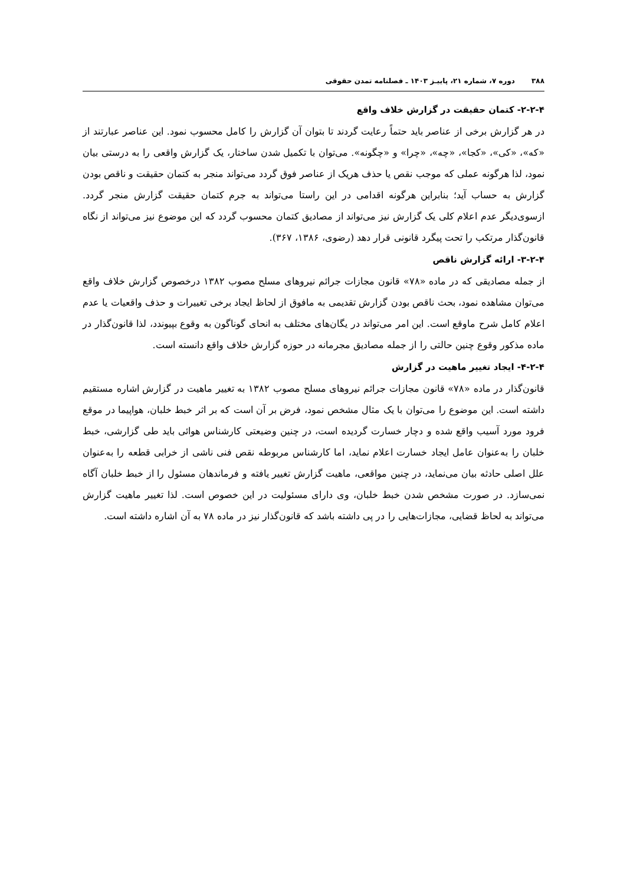۳۸۸ دوره ۷، شماره ۲۱، پاییـز ۱۴۰۳ ـ فصلنامه تمدن حقوقی
۲-۲-۴- کتمان حقیقت در گزارش خلاف واقع
در هر گزارش برخی از عناصر باید حتماً رعایت گردند تا بتوان آن گزارش را کامل محسوب نمود. این عناصر عبارتند از «که»، «کی»، «کجا»، «چه»، «چرا» و «چگونه». می‌توان با تکمیل شدن ساختار، یک گزارش واقعی را به درستی بیان نمود، لذا هرگونه عملی که موجب نقص یا حذف هریک از عناصر فوق گردد می‌تواند منجر به کتمان حقیقت و ناقص بودن گزارش به حساب آید؛ بنابراین هرگونه اقدامی در این راستا می‌تواند به جرم کتمان حقیقت گزارش منجر گردد. ازسوی‌دیگر عدم اعلام کلی یک گزارش نیز می‌تواند از مصادیق کتمان محسوب گردد که این موضوع نیز می‌تواند از نگاه قانون‌گذار مرتکب را تحت پیگرد قانونی قرار دهد (رضوی، ۱۳۸۶، ۳۶۷).
۳-۲-۴- ارائه گزارش ناقص
از جمله مصادیقی که در ماده «۷۸» قانون مجازات جرائم نیروهای مسلح مصوب ۱۳۸۲ درخصوص گزارش خلاف واقع می‌توان مشاهده نمود، بحث ناقص بودن گزارش تقدیمی به مافوق از لحاظ ایجاد برخی تغییرات و حذف واقعیات یا عدم اعلام کامل شرح ماوقع است. این امر می‌تواند در یگان‌های مختلف به انحای گوناگون به وقوع بپیوندد، لذا قانون‌گذار در ماده مذکور وقوع چنین حالتی را از جمله مصادیق مجرمانه در حوزه گزارش خلاف واقع دانسته است.
۴-۲-۴- ایجاد تغییر ماهیت در گزارش
قانون‌گذار در ماده «۷۸» قانون مجازات جرائم نیروهای مسلح مصوب ۱۳۸۲ به تغییر ماهیت در گزارش اشاره مستقیم داشته است. این موضوع را می‌توان با یک مثال مشخص نمود، فرض بر آن است که بر اثر خبط خلبان، هواپیما در موقع فرود مورد آسیب واقع شده و دچار خسارت گردیده است، در چنین وضیعتی کارشناس هوائی باید طی گزارشی، خبط خلبان را به‌عنوان عامل ایجاد خسارت اعلام نماید، اما کارشناس مربوطه نقص فنی ناشی از خرابی قطعه را به‌عنوان علل اصلی حادثه بیان می‌نماید، در چنین مواقعی، ماهیت گزارش تغییر یافته و فرماندهان مسئول را از خبط خلبان آگاه نمی‌سازد. در صورت مشخص شدن خبط خلبان، وی دارای مسئولیت در این خصوص است. لذا تغییر ماهیت گزارش می‌تواند به لحاظ قضایی، مجازات‌هایی را در پی داشته باشد که قانون‌گذار نیز در ماده ۷۸ به آن اشاره داشته است.